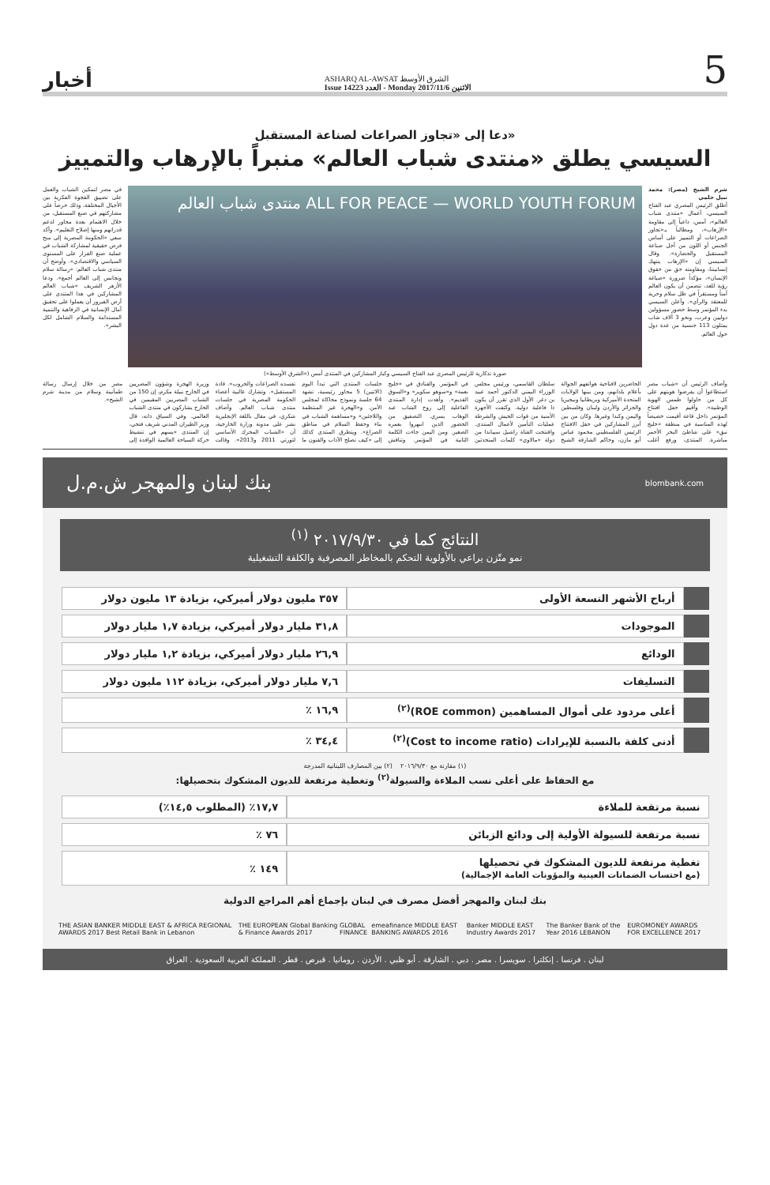أخبار
ASHARQ AL-AWSAT الشرق الأوسط
Issue 14223 العدد - Monday 2017/11/6 الاثنين
5
دعا إلى «تجاوز الصراعات لصناعة المستقبل»
السيسي يطلق «منتدى شباب العالم» منبراً بالإرهاب والتمييز
شرم الشيخ (مصر): محمد نبيل حلمي
أطلق الرئيس المصري عبد الفتاح السيسي، أعمال «منتدى شباب العالم»، أمس، داعياً إلى مقاومة «الإرهاب»، ومطالباً بـ«تجاوز الصراعات أو التمييز على أساس الجنس أو اللون من أجل صناعة المستقبل والحضارة». وقال السيسي إن «الإرهاب ينتهك إنسانيتنا، ومقاومته حق من حقوق الإنسان»، مؤكداً ضرورة «صياغة رؤية للغد، تتضمن أن يكون العالم آمناً ومستقراً في ظل سلام وحرية للمعتقد والرأي». وأعلن السيسي بدء المؤتمر وسط حضور مسؤولين دوليين وعرب، ونحو 3 آلاف شاب يمثلون 113 جنسية من عدة دول حول العالم.
ALL FOR PEACE — WORLD YOUTH FORUM منتدى شباب العالم
في مصر لتمكين الشباب والعمل على تضييق الفجوة الفكرية بين الأجيال المختلفة، وذلك حرصاً على مشاركتهم في صنع المستقبل، من خلال الاهتمام بعدة محاور لدعم قدراتهم ومنها إصلاح التعليم». وأكد سعي «الحكومة المصرية إلى منح فرص حقيقية لمشاركة الشباب في عملية صنع القرار على المستوى السياسي والاقتصادي». وأوضح أن منتدى شباب العالم: «رسالة سلام وتجانس إلى العالم أجمع». ودعا الأزهر الشريف «شباب العالم المشاركين في هذا المنتدى على أرض الفيروز أن يعملوا على تحقيق آمال الإنسانية في الرفاهية والتنمية المستدامة والسلام الشامل لكل البشر».
صورة تذكارية للرئيس المصري عبد الفتاح السيسي وكبار المشاركين في المنتدى أمس («الشرق الأوسط»)
وأضاف الرئيس أن «شباب مصر استطاعوا أن يفرضوا هويتهم على كل من حاولوا طمس الهوية الوطنية». وأقيم حفل افتتاح المؤتمر داخل قاعة أقيمت خصيصاً لهذه المناسبة في منطقة «خليج نبق» على شاطئ البحر الأحمر مباشرة. المنتدى، ورفع أغلب الحاضرين لافتاحية هواتفهم الجوالة بأعلام بلدانهم، ومن بينها الولايات المتحدة الأميركية وبريطانيا ونيجيريا والجزائر والأردن ولبنان وفلسطين واليمن وكندا وغيرها. وكان من بين أبرز المشاركين في حفل الافتتاح الرئيس الفلسطيني محمود عباس أبو مازن، وحاكم الشارقة الشيخ سلطان القاسمي، ورئيس مجلس الوزراء اليمني الدكتور أحمد عبيد بن دغر. الأول الذي تقرر أن يكون ذا فاعلية دولية. وكثفت الأجهزة الأمنية من قوات الجيش والشرطة عمليات التأمين لأعمال المنتدى. وافتتحت الفتاة راشيل سيباندا من دولة «مالاوي» كلمات المتحدثين في المؤتمر. والفنادق في «خليج نعمة» و«سوهو سكوير» و«السوق القديم». وأهدت إدارة المنتدى الفاعلية إلى روح الشاب عبد الوهاب يسري. التصفيق من الحضور الذين انبهروا بعمره الصغير. ومن اليمن جاءت الكلمة الثانية في المؤتمر. وتناقش جلسات المنتدى التي تبدأ اليوم (الاثنين) 5 محاور رئيسية، تشهد 64 جلسة ونموذج محاكاة لمجلس الأمن. و«الهجرة غير المنتظمة واللاجئين» و«مساهمة الشباب في بناء وحفظ السلام في مناطق الصراع». ويتطرق المنتدى كذلك إلى «كيف تصلح الآداب والفنون ما تفسده الصراعات والحروب». قادة المستقبل». وتشارك غالبية أعضاء الحكومة المصرية في جلسات منتدى شباب العالم. وأضاف شكري، في مقال باللغة الإنجليزية نشر على مدونة وزارة الخارجية، أن «الشباب المحرك الأساسي لثورتي 2011 و2013». وقالت وزيرة الهجرة وشؤون المصريين في الخارج نبيلة مكرم، إن 150 من الشباب المصريين المقيمين في الخارج يشاركون في منتدى الشباب العالمي. وفي السياق ذاته، قال وزير الطيران المدني شريف فتحي، إن المنتدى «يسهم في تنشيط حركة السياحة العالمية الوافدة إلى مصر من خلال إرسال رسالة طمأنينة وسلام من مدينة شرم الشيخ».
blombank.com بنك لبنان والمهجر ش.م.ل
النتائج كما في ٢٠١٧/٩/٣٠ <sup>(١)</sup>
نمو متّزن يراعي بالأولوية التحكم بالمخاطر المصرفية والكلفة التشغيلية
| | أرباح الأشهر التسعة الأولى | ٣٥٧ مليون دولار أميركي، بزيادة ١٣ مليون دولار |
| | الموجودات | ٣١,٨ مليار دولار أميركي، بزيادة ١,٧ مليار دولار |
| | الودائع | ٢٦,٩ مليار دولار أميركي، بزيادة ١,٢ مليار دولار |
| | التسليفات | ٧,٦ مليار دولار أميركي، بزيادة ١١٢ مليون دولار |
| | أعلى مردود على أموال المساهمين (ROE common)<sup>(٢)</sup> | ١٦,٩ ٪ |
| | أدنى كلفة بالنسبة للإيرادات (Cost to income ratio)<sup>(٢)</sup> | ٣٤,٤ ٪ |
(١) مقارنة مع ٢٠١٦/٩/٣٠ (٢) بين المصارف اللبنانية المدرجة
مع الحفاظ على أعلى نسب الملاءة والسيولة<sup>(٢)</sup> وتغطية مرتفعة للديون المشكوك بتحصيلها:
| نسبة مرتفعة للملاءة | ١٧,٧٪ (المطلوب ١٤,٥٪) |
| نسبة مرتفعة للسيولة الأولية إلى ودائع الزبائن | ٧٦ ٪ |
| تغطية مرتفعة للديون المشكوك في تحصيلها (مع احتساب الضمانات العينية والمؤونات العامة الإجمالية) | ١٤٩ ٪ |
بنك لبنان والمهجر أفضل مصرف في لبنان بإجماع أهم المراجع الدولية
THE ASIAN BANKER MIDDLE EAST & AFRICA REGIONAL AWARDS 2017 Best Retail Bank in Lebanon THE EUROPEAN Global Banking & Finance Awards 2017 GLOBAL FINANCE emeafinance MIDDLE EAST BANKING AWARDS 2016 Banker MIDDLE EAST Industry Awards 2017 The Banker Bank of the Year 2016 LEBANON EUROMONEY AWARDS FOR EXCELLENCE 2017
لبنان . فرنسا . إنكلترا . سويسرا . مصر . دبي . الشارقة . أبو ظبي . الأردن . رومانيا . قبرص . قطر . المملكة العربية السعودية . العراق